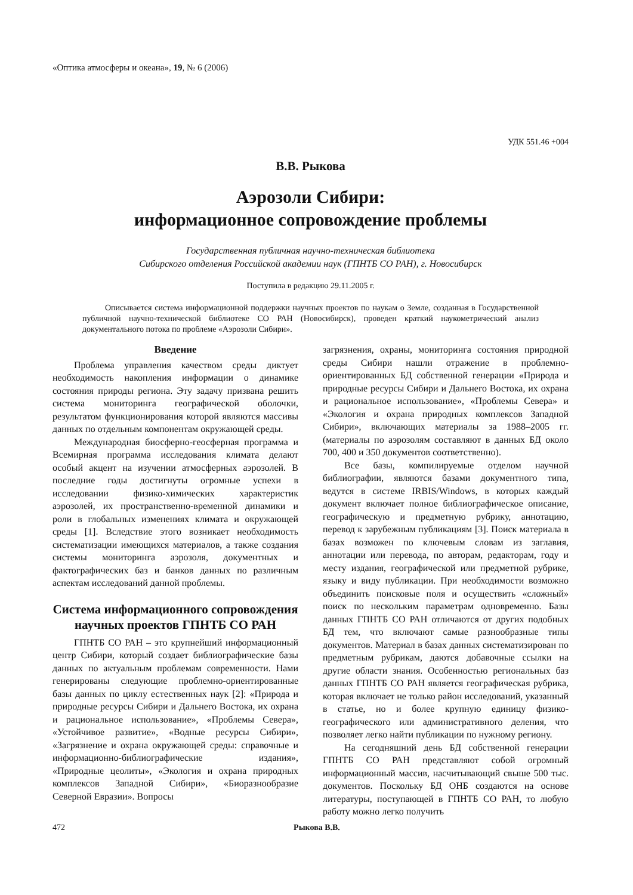«Оптика атмосферы и океана», 19, № 6 (2006)
УДК 551.46 +004
В.В. Рыкова
Аэрозоли Сибири:
информационное сопровождение проблемы
Государственная публичная научно-техническая библиотека
Сибирского отделения Российской академии наук (ГПНТБ СО РАН), г. Новосибирск
Поступила в редакцию 29.11.2005 г.
Описывается система информационной поддержки научных проектов по наукам о Земле, созданная в Государственной публичной научно-технической библиотеке СО РАН (Новосибирск), проведен краткий наукометрический анализ документального потока по проблеме «Аэрозоли Сибири».
Введение
Проблема управления качеством среды диктует необходимость накопления информации о динамике состояния природы региона. Эту задачу призвана решить система мониторинга географической оболочки, результатом функционирования которой являются массивы данных по отдельным компонентам окружающей среды.
Международная биосферно-геосферная программа и Всемирная программа исследования климата делают особый акцент на изучении атмосферных аэрозолей. В последние годы достигнуты огромные успехи в исследовании физико-химических характеристик аэрозолей, их пространственно-временной динамики и роли в глобальных изменениях климата и окружающей среды [1]. Вследствие этого возникает необходимость систематизации имеющихся материалов, а также создания системы мониторинга аэрозоля, документных и фактографических баз и банков данных по различным аспектам исследований данной проблемы.
Система информационного сопровождения научных проектов ГПНТБ СО РАН
ГПНТБ СО РАН – это крупнейший информационный центр Сибири, который создает библиографические базы данных по актуальным проблемам современности. Нами генерированы следующие проблемно-ориентированные базы данных по циклу естественных наук [2]: «Природа и природные ресурсы Сибири и Дальнего Востока, их охрана и рациональное использование», «Проблемы Севера», «Устойчивое развитие», «Водные ресурсы Сибири», «Загрязнение и охрана окружающей среды: справочные и информационно-библиографические издания», «Природные цеолиты», «Экология и охрана природных комплексов Западной Сибири», «Биоразнообразие Северной Евразии». Вопросы
загрязнения, охраны, мониторинга состояния природной среды Сибири нашли отражение в проблемно-ориентированных БД собственной генерации «Природа и природные ресурсы Сибири и Дальнего Востока, их охрана и рациональное использование», «Проблемы Севера» и «Экология и охрана природных комплексов Западной Сибири», включающих материалы за 1988–2005 гг. (материалы по аэрозолям составляют в данных БД около 700, 400 и 350 документов соответственно).
Все базы, компилируемые отделом научной библиографии, являются базами документного типа, ведутся в системе IRBIS/Windows, в которых каждый документ включает полное библиографическое описание, географическую и предметную рубрику, аннотацию, перевод к зарубежным публикациям [3]. Поиск материала в базах возможен по ключевым словам из заглавия, аннотации или перевода, по авторам, редакторам, году и месту издания, географической или предметной рубрике, языку и виду публикации. При необходимости возможно объединить поисковые поля и осуществить «сложный» поиск по нескольким параметрам одновременно. Базы данных ГПНТБ СО РАН отличаются от других подобных БД тем, что включают самые разнообразные типы документов. Материал в базах данных систематизирован по предметным рубрикам, даются добавочные ссылки на другие области знания. Особенностью региональных баз данных ГПНТБ СО РАН является географическая рубрика, которая включает не только район исследований, указанный в статье, но и более крупную единицу физико-географического или административного деления, что позволяет легко найти публикации по нужному региону.
На сегодняшний день БД собственной генерации ГПНТБ СО РАН представляют собой огромный информационный массив, насчитывающий свыше 500 тыс. документов. Поскольку БД ОНБ создаются на основе литературы, поступающей в ГПНТБ СО РАН, то любую работу можно легко получить
472 Рыкова В.В.